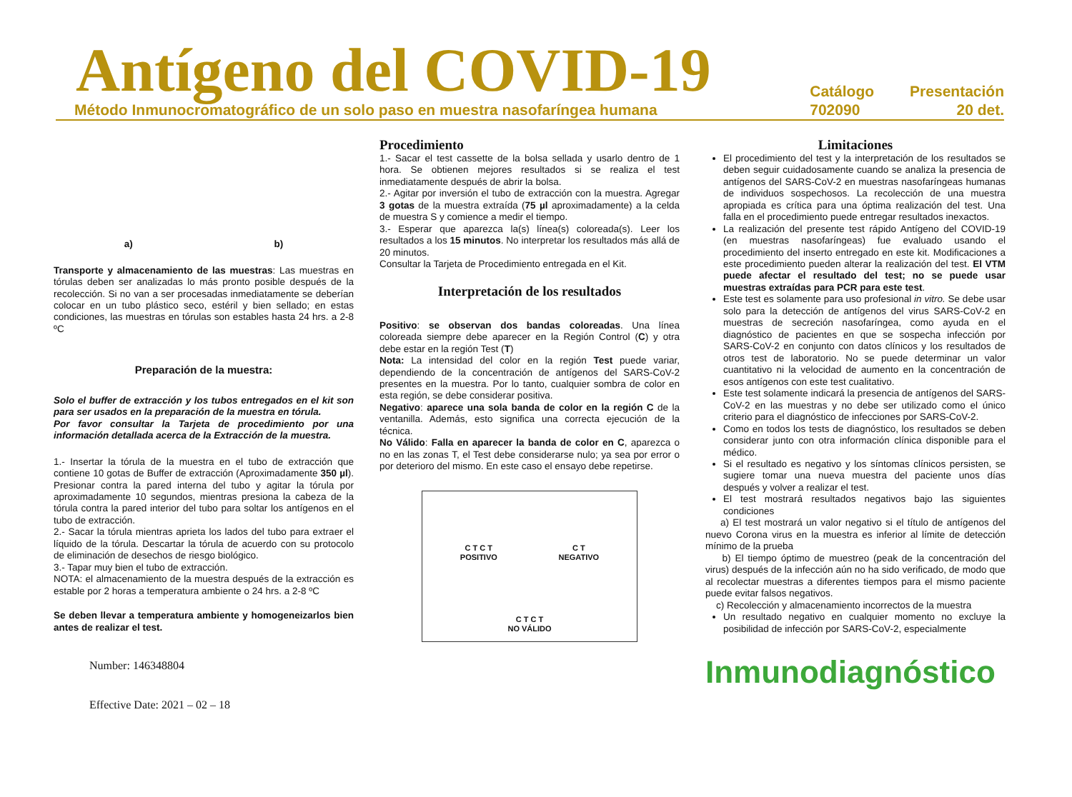Antígeno del COVID-19
Método Inmunocromatográfico de un solo paso en muestra nasofaríngea humana
Catálogo
702090
Presentación
20 det.
a) b)
Transporte y almacenamiento de las muestras: Las muestras en tórulas deben ser analizadas lo más pronto posible después de la recolección. Si no van a ser procesadas inmediatamente se deberían colocar en un tubo plástico seco, estéril y bien sellado; en estas condiciones, las muestras en tórulas son estables hasta 24 hrs. a 2-8 ºC
Preparación de la muestra:
Solo el buffer de extracción y los tubos entregados en el kit son para ser usados en la preparación de la muestra en tórula.
Por favor consultar la Tarjeta de procedimiento por una información detallada acerca de la Extracción de la muestra.
1.- Insertar la tórula de la muestra en el tubo de extracción que contiene 10 gotas de Buffer de extracción (Aproximadamente 350 µl). Presionar contra la pared interna del tubo y agitar la tórula por aproximadamente 10 segundos, mientras presiona la cabeza de la tórula contra la pared interior del tubo para soltar los antígenos en el tubo de extracción.
2.- Sacar la tórula mientras aprieta los lados del tubo para extraer el líquido de la tórula. Descartar la tórula de acuerdo con su protocolo de eliminación de desechos de riesgo biológico.
3.- Tapar muy bien el tubo de extracción.
NOTA: el almacenamiento de la muestra después de la extracción es estable por 2 horas a temperatura ambiente o 24 hrs. a 2-8 ºC
Se deben llevar a temperatura ambiente y homogeneizarlos bien antes de realizar el test.
Number: 146348804
Effective Date: 2021 – 02 – 18
Procedimiento
1.- Sacar el test cassette de la bolsa sellada y usarlo dentro de 1 hora. Se obtienen mejores resultados si se realiza el test inmediatamente después de abrir la bolsa.
2.- Agitar por inversión el tubo de extracción con la muestra. Agregar 3 gotas de la muestra extraída (75 µl aproximadamente) a la celda de muestra S y comience a medir el tiempo.
3.- Esperar que aparezca la(s) línea(s) coloreada(s). Leer los resultados a los 15 minutos. No interpretar los resultados más allá de 20 minutos.
Consultar la Tarjeta de Procedimiento entregada en el Kit.
Interpretación de los resultados
Positivo: se observan dos bandas coloreadas. Una línea coloreada siempre debe aparecer en la Región Control (C) y otra debe estar en la región Test (T)
Nota: La intensidad del color en la región Test puede variar, dependiendo de la concentración de antígenos del SARS-CoV-2 presentes en la muestra. Por lo tanto, cualquier sombra de color en esta región, se debe considerar positiva.
Negativo: aparece una sola banda de color en la región C de la ventanilla. Además, esto significa una correcta ejecución de la técnica.
No Válido: Falla en aparecer la banda de color en C, aparezca o no en las zonas T, el Test debe considerarse nulo; ya sea por error o por deterioro del mismo. En este caso el ensayo debe repetirse.
C T C T
POSITIVO C T
NEGATIVO
C T C T
NO VÁLIDO
Limitaciones
El procedimiento del test y la interpretación de los resultados se deben seguir cuidadosamente cuando se analiza la presencia de antígenos del SARS-CoV-2 en muestras nasofaríngeas humanas de individuos sospechosos. La recolección de una muestra apropiada es crítica para una óptima realización del test. Una falla en el procedimiento puede entregar resultados inexactos.
La realización del presente test rápido Antígeno del COVID-19 (en muestras nasofaríngeas) fue evaluado usando el procedimiento del inserto entregado en este kit. Modificaciones a este procedimiento pueden alterar la realización del test. El VTM puede afectar el resultado del test; no se puede usar muestras extraídas para PCR para este test.
Este test es solamente para uso profesional in vitro. Se debe usar solo para la detección de antígenos del virus SARS-CoV-2 en muestras de secreción nasofaríngea, como ayuda en el diagnóstico de pacientes en que se sospecha infección por SARS-CoV-2 en conjunto con datos clínicos y los resultados de otros test de laboratorio. No se puede determinar un valor cuantitativo ni la velocidad de aumento en la concentración de esos antígenos con este test cualitativo.
Este test solamente indicará la presencia de antígenos del SARS-CoV-2 en las muestras y no debe ser utilizado como el único criterio para el diagnóstico de infecciones por SARS-CoV-2.
Como en todos los tests de diagnóstico, los resultados se deben considerar junto con otra información clínica disponible para el médico.
Si el resultado es negativo y los síntomas clínicos persisten, se sugiere tomar una nueva muestra del paciente unos días después y volver a realizar el test.
El test mostrará resultados negativos bajo las siguientes condiciones
a) El test mostrará un valor negativo si el título de antígenos del nuevo Corona virus en la muestra es inferior al límite de detección mínimo de la prueba
b) El tiempo óptimo de muestreo (peak de la concentración del virus) después de la infección aún no ha sido verificado, de modo que al recolectar muestras a diferentes tiempos para el mismo paciente puede evitar falsos negativos.
c) Recolección y almacenamiento incorrectos de la muestra
Un resultado negativo en cualquier momento no excluye la posibilidad de infección por SARS-CoV-2, especialmente
Inmunodiagnóstico